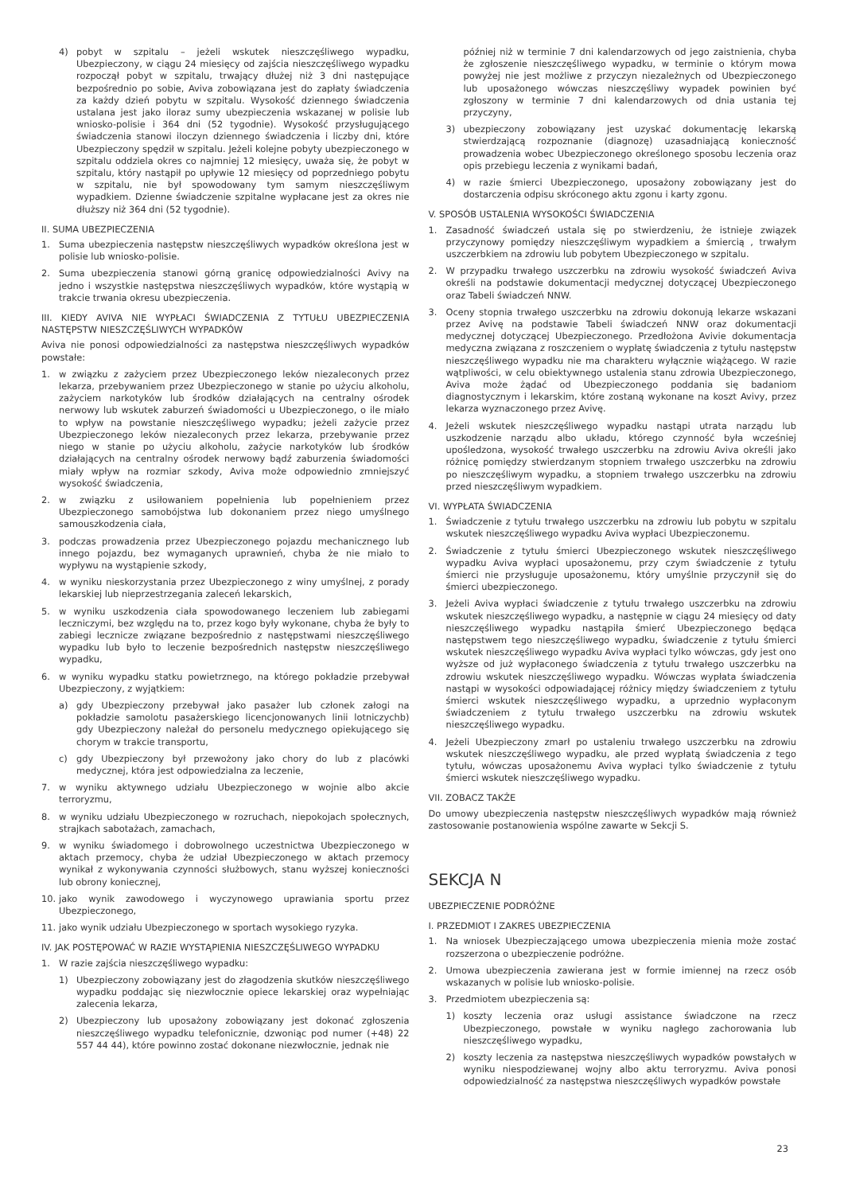4) pobyt w szpitalu – jeżeli wskutek nieszczęśliwego wypadku, Ubezpieczony, w ciągu 24 miesięcy od zajścia nieszczęśliwego wypadku rozpoczął pobyt w szpitalu, trwający dłużej niż 3 dni następujące bezpośrednio po sobie, Aviva zobowiązana jest do zapłaty świadczenia za każdy dzień pobytu w szpitalu. Wysokość dziennego świadczenia ustalana jest jako iloraz sumy ubezpieczenia wskazanej w polisie lub wniosko-polisie i 364 dni (52 tygodnie). Wysokość przysługującego świadczenia stanowi iloczyn dziennego świadczenia i liczby dni, które Ubezpieczony spędził w szpitalu. Jeżeli kolejne pobyty ubezpieczonego w szpitalu oddziela okres co najmniej 12 miesięcy, uważa się, że pobyt w szpitalu, który nastąpił po upływie 12 miesięcy od poprzedniego pobytu w szpitalu, nie był spowodowany tym samym nieszczęśliwym wypadkiem. Dzienne świadczenie szpitalne wypłacane jest za okres nie dłuższy niż 364 dni (52 tygodnie).
II. SUMA UBEZPIECZENIA
1. Suma ubezpieczenia następstw nieszczęśliwych wypadków określona jest w polisie lub wniosko-polisie.
2. Suma ubezpieczenia stanowi górną granicę odpowiedzialności Avivy na jedno i wszystkie następstwa nieszczęśliwych wypadków, które wystąpią w trakcie trwania okresu ubezpieczenia.
III. KIEDY AVIVA NIE WYPŁACI ŚWIADCZENIA Z TYTUŁU UBEZPIECZENIA NASTĘPSTW NIESZCZĘŚLIWYCH WYPADKÓW
Aviva nie ponosi odpowiedzialności za następstwa nieszczęśliwych wypadków powstałe:
1. w związku z zażyciem przez Ubezpieczonego leków niezaleconych przez lekarza, przebywaniem przez Ubezpieczonego w stanie po użyciu alkoholu, zażyciem narkotyków lub środków działających na centralny ośrodek nerwowy lub wskutek zaburzeń świadomości u Ubezpieczonego, o ile miało to wpływ na powstanie nieszczęśliwego wypadku; jeżeli zażycie przez Ubezpieczonego leków niezaleconych przez lekarza, przebywanie przez niego w stanie po użyciu alkoholu, zażycie narkotyków lub środków działających na centralny ośrodek nerwowy bądź zaburzenia świadomości miały wpływ na rozmiar szkody, Aviva może odpowiednio zmniejszyć wysokość świadczenia,
2. w związku z usiłowaniem popełnienia lub popełnieniem przez Ubezpieczonego samobójstwa lub dokonaniem przez niego umyślnego samouszkodzenia ciała,
3. podczas prowadzenia przez Ubezpieczonego pojazdu mechanicznego lub innego pojazdu, bez wymaganych uprawnień, chyba że nie miało to wypływu na wystąpienie szkody,
4. w wyniku nieskorzystania przez Ubezpieczonego z winy umyślnej, z porady lekarskiej lub nieprzestrzegania zaleceń lekarskich,
5. w wyniku uszkodzenia ciała spowodowanego leczeniem lub zabiegami leczniczymi, bez względu na to, przez kogo były wykonane, chyba że były to zabiegi lecznicze związane bezpośrednio z następstwami nieszczęśliwego wypadku lub było to leczenie bezpośrednich następstw nieszczęśliwego wypadku,
6. w wyniku wypadku statku powietrznego, na którego pokładzie przebywał Ubezpieczony, z wyjątkiem:
a) gdy Ubezpieczony przebywał jako pasażer lub członek załogi na pokładzie samolotu pasażerskiego licencjonowanych linii lotniczychb) gdy Ubezpieczony należał do personelu medycznego opiekującego się chorym w trakcie transportu,
c) gdy Ubezpieczony był przewożony jako chory do lub z placówki medycznej, która jest odpowiedzialna za leczenie,
7. w wyniku aktywnego udziału Ubezpieczonego w wojnie albo akcie terroryzmu,
8. w wyniku udziału Ubezpieczonego w rozruchach, niepokojach społecznych, strajkach sabotażach, zamachach,
9. w wyniku świadomego i dobrowolnego uczestnictwa Ubezpieczonego w aktach przemocy, chyba że udział Ubezpieczonego w aktach przemocy wynikał z wykonywania czynności służbowych, stanu wyższej konieczności lub obrony koniecznej,
10. jako wynik zawodowego i wyczynowego uprawiania sportu przez Ubezpieczonego,
11. jako wynik udziału Ubezpieczonego w sportach wysokiego ryzyka.
IV. JAK POSTĘPOWAĆ W RAZIE WYSTĄPIENIA NIESZCZĘŚLIWEGO WYPADKU
1. W razie zajścia nieszczęśliwego wypadku:
1) Ubezpieczony zobowiązany jest do złagodzenia skutków nieszczęśliwego wypadku poddając się niezwłocznie opiece lekarskiej oraz wypełniając zalecenia lekarza,
2) Ubezpieczony lub uposażony zobowiązany jest dokonać zgłoszenia nieszczęśliwego wypadku telefonicznie, dzwoniąc pod numer (+48) 22 557 44 44), które powinno zostać dokonane niezwłocznie, jednak nie
później niż w terminie 7 dni kalendarzowych od jego zaistnienia, chyba że zgłoszenie nieszczęśliwego wypadku, w terminie o którym mowa powyżej nie jest możliwe z przyczyn niezależnych od Ubezpieczonego lub uposażonego wówczas nieszczęśliwy wypadek powinien być zgłoszony w terminie 7 dni kalendarzowych od dnia ustania tej przyczyny,
3) ubezpieczony zobowiązany jest uzyskać dokumentację lekarską stwierdzającą rozpoznanie (diagnozę) uzasadniającą konieczność prowadzenia wobec Ubezpieczonego określonego sposobu leczenia oraz opis przebiegu leczenia z wynikami badań,
4) w razie śmierci Ubezpieczonego, uposażony zobowiązany jest do dostarczenia odpisu skróconego aktu zgonu i karty zgonu.
V. SPOSÓB USTALENIA WYSOKOŚCI ŚWIADCZENIA
1. Zasadność świadczeń ustala się po stwierdzeniu, że istnieje związek przyczynowy pomiędzy nieszczęśliwym wypadkiem a śmiercią , trwałym uszczerbkiem na zdrowiu lub pobytem Ubezpieczonego w szpitalu.
2. W przypadku trwałego uszczerbku na zdrowiu wysokość świadczeń Aviva określi na podstawie dokumentacji medycznej dotyczącej Ubezpieczonego oraz Tabeli świadczeń NNW.
3. Oceny stopnia trwałego uszczerbku na zdrowiu dokonują lekarze wskazani przez Avivę na podstawie Tabeli świadczeń NNW oraz dokumentacji medycznej dotyczącej Ubezpieczonego. Przedłożona Avivie dokumentacja medyczna związana z roszczeniem o wypłatę świadczenia z tytułu następstw nieszczęśliwego wypadku nie ma charakteru wyłącznie wiążącego. W razie wątpliwości, w celu obiektywnego ustalenia stanu zdrowia Ubezpieczonego, Aviva może żądać od Ubezpieczonego poddania się badaniom diagnostycznym i lekarskim, które zostaną wykonane na koszt Avivy, przez lekarza wyznaczonego przez Avivę.
4. Jeżeli wskutek nieszczęśliwego wypadku nastąpi utrata narządu lub uszkodzenie narządu albo układu, którego czynność była wcześniej upośledzona, wysokość trwałego uszczerbku na zdrowiu Aviva określi jako różnicę pomiędzy stwierdzanym stopniem trwałego uszczerbku na zdrowiu po nieszczęśliwym wypadku, a stopniem trwałego uszczerbku na zdrowiu przed nieszczęśliwym wypadkiem.
VI. WYPŁATA ŚWIADCZENIA
1. Świadczenie z tytułu trwałego uszczerbku na zdrowiu lub pobytu w szpitalu wskutek nieszczęśliwego wypadku Aviva wypłaci Ubezpieczonemu.
2. Świadczenie z tytułu śmierci Ubezpieczonego wskutek nieszczęśliwego wypadku Aviva wypłaci uposażonemu, przy czym świadczenie z tytułu śmierci nie przysługuje uposażonemu, który umyślnie przyczynił się do śmierci ubezpieczonego.
3. Jeżeli Aviva wypłaci świadczenie z tytułu trwałego uszczerbku na zdrowiu wskutek nieszczęśliwego wypadku, a następnie w ciągu 24 miesięcy od daty nieszczęśliwego wypadku nastąpiła śmierć Ubezpieczonego będąca następstwem tego nieszczęśliwego wypadku, świadczenie z tytułu śmierci wskutek nieszczęśliwego wypadku Aviva wypłaci tylko wówczas, gdy jest ono wyższe od już wypłaconego świadczenia z tytułu trwałego uszczerbku na zdrowiu wskutek nieszczęśliwego wypadku. Wówczas wypłata świadczenia nastąpi w wysokości odpowiadającej różnicy między świadczeniem z tytułu śmierci wskutek nieszczęśliwego wypadku, a uprzednio wypłaconym świadczeniem z tytułu trwałego uszczerbku na zdrowiu wskutek nieszczęśliwego wypadku.
4. Jeżeli Ubezpieczony zmarł po ustaleniu trwałego uszczerbku na zdrowiu wskutek nieszczęśliwego wypadku, ale przed wypłatą świadczenia z tego tytułu, wówczas uposażonemu Aviva wypłaci tylko świadczenie z tytułu śmierci wskutek nieszczęśliwego wypadku.
VII. ZOBACZ TAKŻE
Do umowy ubezpieczenia następstw nieszczęśliwych wypadków mają również zastosowanie postanowienia wspólne zawarte w Sekcji S.
SEKCJA N
UBEZPIECZENIE PODRÓŻNE
I. PRZEDMIOT I ZAKRES UBEZPIECZENIA
1. Na wniosek Ubezpieczającego umowa ubezpieczenia mienia może zostać rozszerzona o ubezpieczenie podróżne.
2. Umowa ubezpieczenia zawierana jest w formie imiennej na rzecz osób wskazanych w polisie lub wniosko-polisie.
3. Przedmiotem ubezpieczenia są:
1) koszty leczenia oraz usługi assistance świadczone na rzecz Ubezpieczonego, powstałe w wyniku nagłego zachorowania lub nieszczęśliwego wypadku,
2) koszty leczenia za następstwa nieszczęśliwych wypadków powstałych w wyniku niespodziewanej wojny albo aktu terroryzmu. Aviva ponosi odpowiedzialność za następstwa nieszczęśliwych wypadków powstałe
23